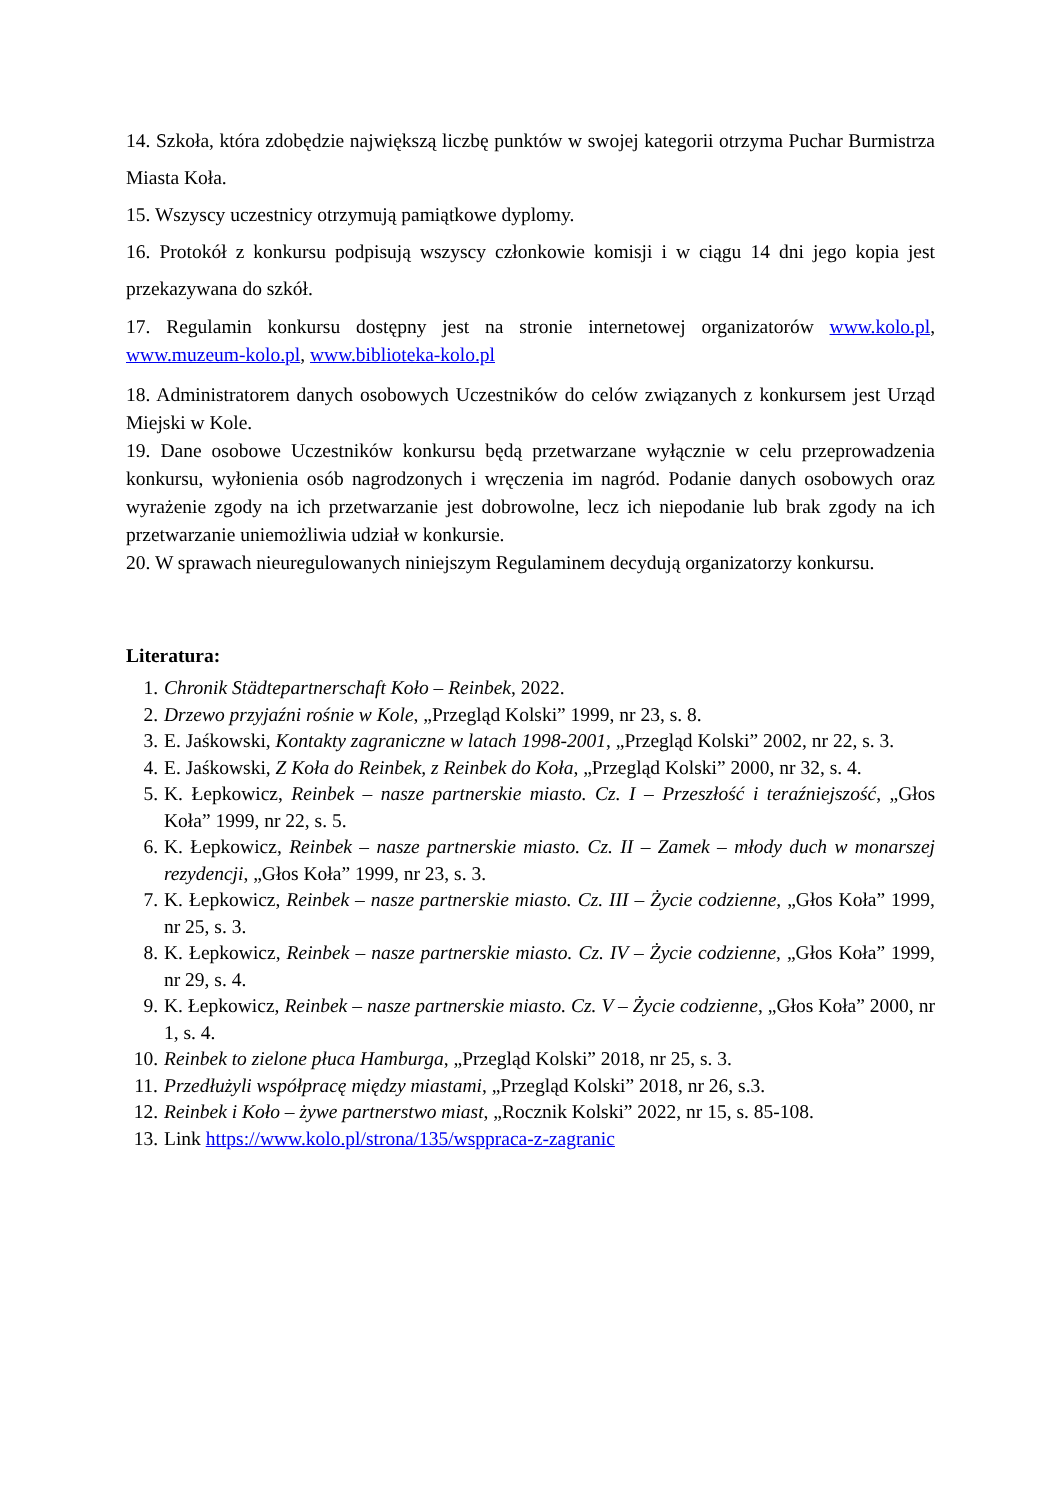14. Szkoła, która zdobędzie największą liczbę punktów w swojej kategorii otrzyma Puchar Burmistrza Miasta Koła.
15. Wszyscy uczestnicy otrzymują pamiątkowe dyplomy.
16. Protokół z konkursu podpisują wszyscy członkowie komisji i w ciągu 14 dni jego kopia jest przekazywana do szkół.
17. Regulamin konkursu dostępny jest na stronie internetowej organizatorów www.kolo.pl, www.muzeum-kolo.pl, www.biblioteka-kolo.pl
18. Administratorem danych osobowych Uczestników do celów związanych z konkursem jest Urząd Miejski w Kole.
19. Dane osobowe Uczestników konkursu będą przetwarzane wyłącznie w celu przeprowadzenia konkursu, wyłonienia osób nagrodzonych i wręczenia im nagród. Podanie danych osobowych oraz wyrażenie zgody na ich przetwarzanie jest dobrowolne, lecz ich niepodanie lub brak zgody na ich przetwarzanie uniemożliwia udział w konkursie.
20. W sprawach nieuregulowanych niniejszym Regulaminem decydują organizatorzy konkursu.
Literatura:
1. Chronik Städtepartnerschaft Koło – Reinbek, 2022.
2. Drzewo przyjaźni rośnie w Kole, „Przegląd Kolski” 1999, nr 23, s. 8.
3. E. Jaśkowski, Kontakty zagraniczne w latach 1998-2001, „Przegląd Kolski” 2002, nr 22, s. 3.
4. E. Jaśkowski, Z Koła do Reinbek, z Reinbek do Koła, „Przegląd Kolski” 2000, nr 32, s. 4.
5. K. Łepkowicz, Reinbek – nasze partnerskie miasto. Cz. I – Przeszłość i teraźniejszość, „Głos Koła” 1999, nr 22, s. 5.
6. K. Łepkowicz, Reinbek – nasze partnerskie miasto. Cz. II – Zamek – młody duch w monarszej rezydencji, „Głos Koła” 1999, nr 23, s. 3.
7. K. Łepkowicz, Reinbek – nasze partnerskie miasto. Cz. III – Życie codzienne, „Głos Koła” 1999, nr 25, s. 3.
8. K. Łepkowicz, Reinbek – nasze partnerskie miasto. Cz. IV – Życie codzienne, „Głos Koła” 1999, nr 29, s. 4.
9. K. Łepkowicz, Reinbek – nasze partnerskie miasto. Cz. V – Życie codzienne, „Głos Koła” 2000, nr 1, s. 4.
10. Reinbek to zielone płuca Hamburga, „Przegląd Kolski” 2018, nr 25, s. 3.
11. Przedłużyli współpracę między miastami, „Przegląd Kolski” 2018, nr 26, s.3.
12. Reinbek i Koło – żywe partnerstwo miast, „Rocznik Kolski” 2022, nr 15, s. 85-108.
13. Link https://www.kolo.pl/strona/135/wsppraca-z-zagranic